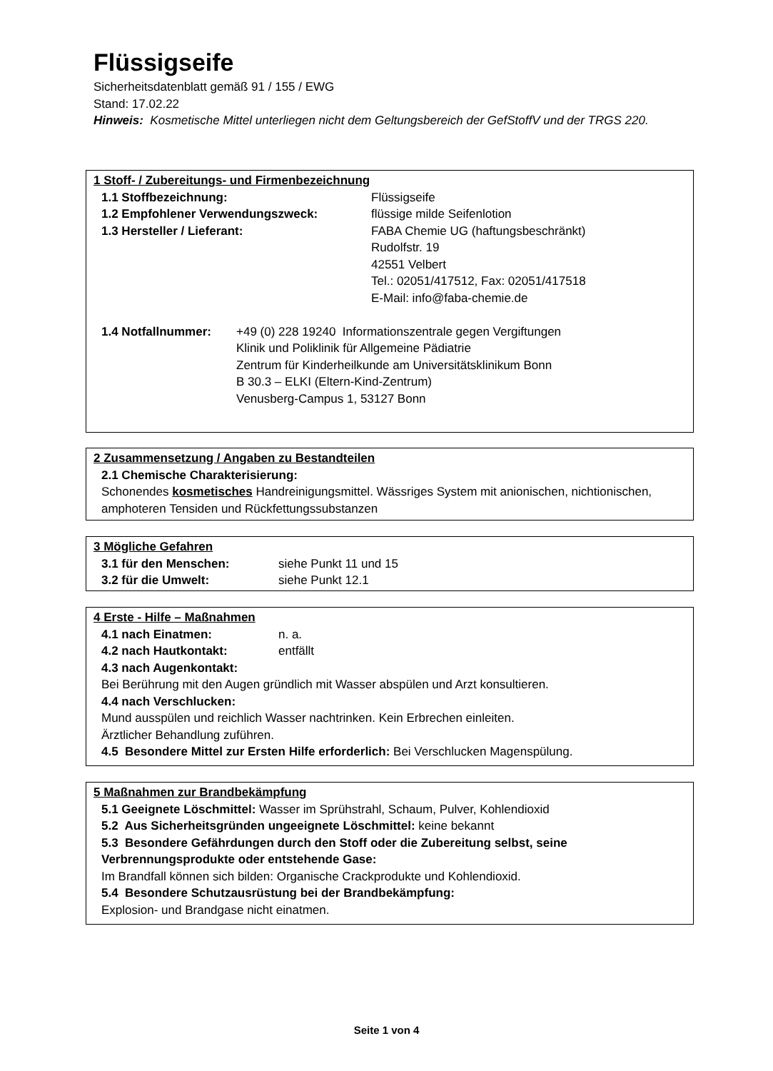Flüssigseife
Sicherheitsdatenblatt gemäß 91 / 155 / EWG
Stand: 17.02.22
Hinweis: Kosmetische Mittel unterliegen nicht dem Geltungsbereich der GefStoffV und der TRGS 220.
1 Stoff- / Zubereitungs- und Firmenbezeichnung
1.1 Stoffbezeichnung: Flüssigseife
1.2 Empfohlener Verwendungszweck: flüssige milde Seifenlotion
1.3 Hersteller / Lieferant: FABA Chemie UG (haftungsbeschränkt)
Rudolfstr. 19
42551 Velbert
Tel.: 02051/417512, Fax: 02051/417518
E-Mail: info@faba-chemie.de
1.4 Notfallnummer: +49 (0) 228 19240 Informationszentrale gegen Vergiftungen
Klinik und Poliklinik für Allgemeine Pädiatrie
Zentrum für Kinderheilkunde am Universitätsklinikum Bonn
B 30.3 – ELKI (Eltern-Kind-Zentrum)
Venusberg-Campus 1, 53127 Bonn
2 Zusammensetzung / Angaben zu Bestandteilen
2.1 Chemische Charakterisierung:
Schonendes kosmetisches Handreinigungsmittel. Wässriges System mit anionischen, nichtionischen, amphoteren Tensiden und Rückfettungssubstanzen
3 Mögliche Gefahren
3.1 für den Menschen: siehe Punkt 11 und 15
3.2 für die Umwelt: siehe Punkt 12.1
4 Erste - Hilfe – Maßnahmen
4.1 nach Einatmen: n. a.
4.2 nach Hautkontakt: entfällt
4.3 nach Augenkontakt:
Bei Berührung mit den Augen gründlich mit Wasser abspülen und Arzt konsultieren.
4.4 nach Verschlucken:
Mund ausspülen und reichlich Wasser nachtrinken. Kein Erbrechen einleiten.
Ärztlicher Behandlung zuführen.
4.5 Besondere Mittel zur Ersten Hilfe erforderlich: Bei Verschlucken Magenspülung.
5 Maßnahmen zur Brandbekämpfung
5.1 Geeignete Löschmittel: Wasser im Sprühstrahl, Schaum, Pulver, Kohlendioxid
5.2 Aus Sicherheitsgründen ungeeignete Löschmittel: keine bekannt
5.3 Besondere Gefährdungen durch den Stoff oder die Zubereitung selbst, seine Verbrennungsprodukte oder entstehende Gase:
Im Brandfall können sich bilden: Organische Crackprodukte und Kohlendioxid.
5.4 Besondere Schutzausrüstung bei der Brandbekämpfung:
Explosion- und Brandgase nicht einatmen.
Seite 1 von 4